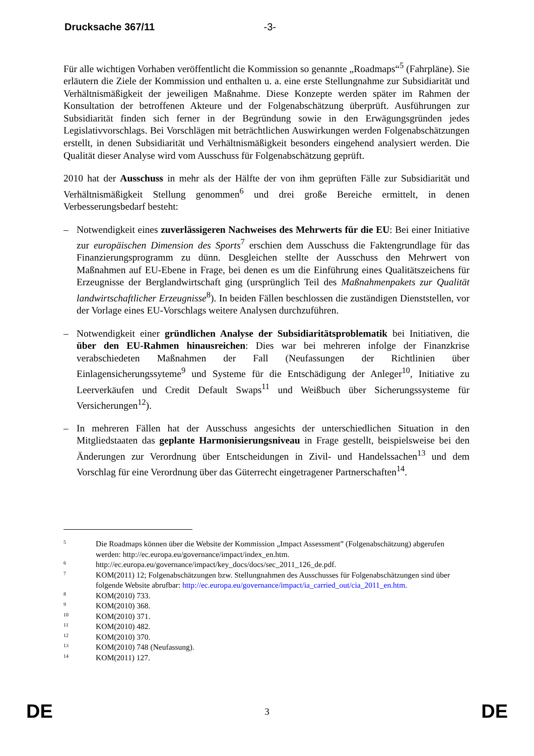Drucksache 367/11 -3-
Für alle wichtigen Vorhaben veröffentlicht die Kommission so genannte „Roadmaps“<sup>5</sup> (Fahrpläne). Sie erläutern die Ziele der Kommission und enthalten u. a. eine erste Stellungnahme zur Subsidiarität und Verhältnismäßigkeit der jeweiligen Maßnahme. Diese Konzepte werden später im Rahmen der Konsultation der betroffenen Akteure und der Folgenabschätzung überprüft. Ausführungen zur Subsidiarität finden sich ferner in der Begründung sowie in den Erwägungsgründen jedes Legislativvorschlags. Bei Vorschlägen mit beträchtlichen Auswirkungen werden Folgenabschätzungen erstellt, in denen Subsidiarität und Verhältnismäßigkeit besonders eingehend analysiert werden. Die Qualität dieser Analyse wird vom Ausschuss für Folgenabschätzung geprüft.
2010 hat der Ausschuss in mehr als der Hälfte der von ihm geprüften Fälle zur Subsidiarität und Verhältnismäßigkeit Stellung genommen<sup>6</sup> und drei große Bereiche ermittelt, in denen Verbesserungsbedarf besteht:
– Notwendigkeit eines zuverlässigeren Nachweises des Mehrwerts für die EU: Bei einer Initiative zur europäischen Dimension des Sports<sup>7</sup> erschien dem Ausschuss die Faktengrundlage für das Finanzierungsprogramm zu dünn. Desgleichen stellte der Ausschuss den Mehrwert von Maßnahmen auf EU-Ebene in Frage, bei denen es um die Einführung eines Qualitätszeichens für Erzeugnisse der Berglandwirtschaft ging (ursprünglich Teil des Maßnahmenpakets zur Qualität landwirtschaftlicher Erzeugnisse<sup>8</sup>). In beiden Fällen beschlossen die zuständigen Dienststellen, vor der Vorlage eines EU-Vorschlags weitere Analysen durchzuführen.
– Notwendigkeit einer gründlichen Analyse der Subsidiaritätsproblematik bei Initiativen, die über den EU-Rahmen hinausreichen: Dies war bei mehreren infolge der Finanzkrise verabschiedeten Maßnahmen der Fall (Neufassungen der Richtlinien über Einlagensicherungssyteme<sup>9</sup> und Systeme für die Entschädigung der Anleger<sup>10</sup>, Initiative zu Leerverkäufen und Credit Default Swaps<sup>11</sup> und Weißbuch über Sicherungssysteme für Versicherungen<sup>12</sup>).
– In mehreren Fällen hat der Ausschuss angesichts der unterschiedlichen Situation in den Mitgliedstaaten das geplante Harmonisierungsniveau in Frage gestellt, beispielsweise bei den Änderungen zur Verordnung über Entscheidungen in Zivil- und Handelssachen<sup>13</sup> und dem Vorschlag für eine Verordnung über das Güterrecht eingetragener Partnerschaften<sup>14</sup>.
5
Die Roadmaps können über die Website der Kommission „Impact Assessment” (Folgenabschätzung) abgerufen werden: http://ec.europa.eu/governance/impact/index_en.htm.
6
http://ec.europa.eu/governance/impact/key_docs/docs/sec_2011_126_de.pdf.
7
KOM(2011) 12; Folgenabschätzungen bzw. Stellungnahmen des Ausschusses für Folgenabschätzungen sind über folgende Website abrufbar: http://ec.europa.eu/governance/impact/ia_carried_out/cia_2011_en.htm.
8
KOM(2010) 733.
9
KOM(2010) 368.
10
KOM(2010) 371.
11
KOM(2010) 482.
12
KOM(2010) 370.
13
KOM(2010) 748 (Neufassung).
14
KOM(2011) 127.
DE 3 DE